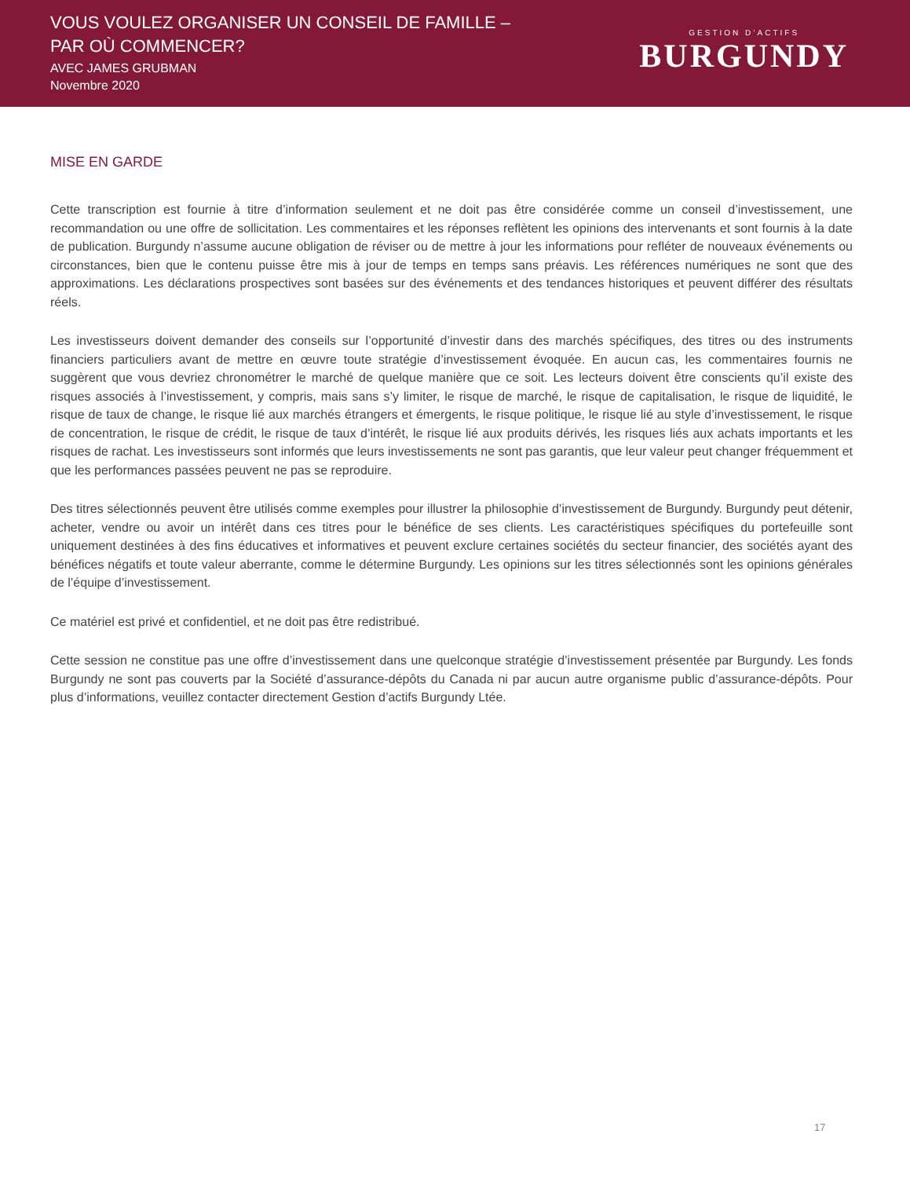VOUS VOULEZ ORGANISER UN CONSEIL DE FAMILLE –
PAR OÙ COMMENCER?
AVEC JAMES GRUBMAN
Novembre 2020
GESTION D’ACTIFS
BURGUNDY
MISE EN GARDE
Cette transcription est fournie à titre d’information seulement et ne doit pas être considérée comme un conseil d’investissement, une recommandation ou une offre de sollicitation. Les commentaires et les réponses reflètent les opinions des intervenants et sont fournis à la date de publication. Burgundy n’assume aucune obligation de réviser ou de mettre à jour les informations pour refléter de nouveaux événements ou circonstances, bien que le contenu puisse être mis à jour de temps en temps sans préavis. Les références numériques ne sont que des approximations. Les déclarations prospectives sont basées sur des événements et des tendances historiques et peuvent différer des résultats réels.
Les investisseurs doivent demander des conseils sur l’opportunité d’investir dans des marchés spécifiques, des titres ou des instruments financiers particuliers avant de mettre en œuvre toute stratégie d’investissement évoquée. En aucun cas, les commentaires fournis ne suggèrent que vous devriez chronométrer le marché de quelque manière que ce soit. Les lecteurs doivent être conscients qu’il existe des risques associés à l’investissement, y compris, mais sans s’y limiter, le risque de marché, le risque de capitalisation, le risque de liquidité, le risque de taux de change, le risque lié aux marchés étrangers et émergents, le risque politique, le risque lié au style d’investissement, le risque de concentration, le risque de crédit, le risque de taux d’intérêt, le risque lié aux produits dérivés, les risques liés aux achats importants et les risques de rachat. Les investisseurs sont informés que leurs investissements ne sont pas garantis, que leur valeur peut changer fréquemment et que les performances passées peuvent ne pas se reproduire.
Des titres sélectionnés peuvent être utilisés comme exemples pour illustrer la philosophie d’investissement de Burgundy. Burgundy peut détenir, acheter, vendre ou avoir un intérêt dans ces titres pour le bénéfice de ses clients. Les caractéristiques spécifiques du portefeuille sont uniquement destinées à des fins éducatives et informatives et peuvent exclure certaines sociétés du secteur financier, des sociétés ayant des bénéfices négatifs et toute valeur aberrante, comme le détermine Burgundy. Les opinions sur les titres sélectionnés sont les opinions générales de l’équipe d’investissement.
Ce matériel est privé et confidentiel, et ne doit pas être redistribué.
Cette session ne constitue pas une offre d’investissement dans une quelconque stratégie d’investissement présentée par Burgundy. Les fonds Burgundy ne sont pas couverts par la Société d’assurance-dépôts du Canada ni par aucun autre organisme public d’assurance-dépôts. Pour plus d’informations, veuillez contacter directement Gestion d’actifs Burgundy Ltée.
17